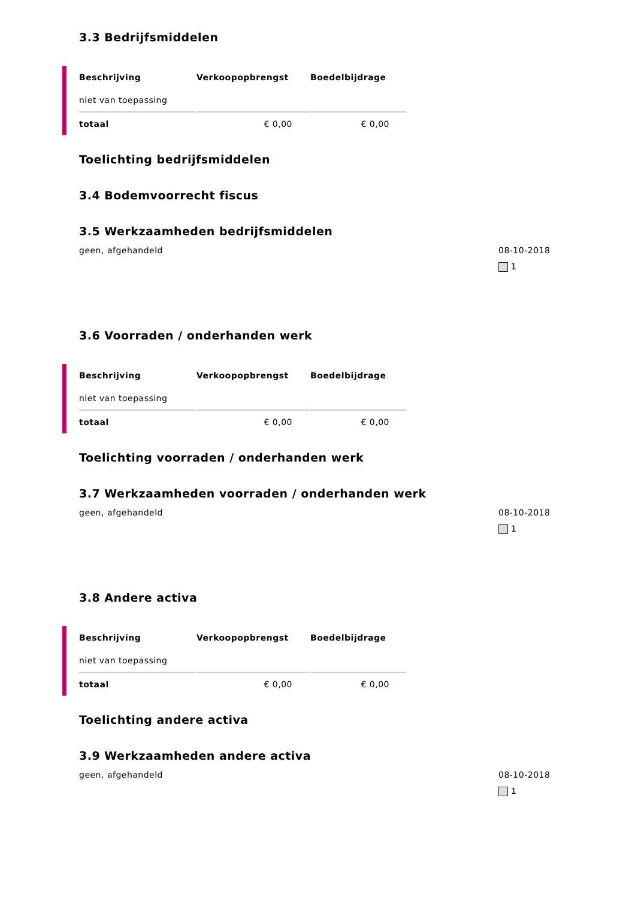3.3 Bedrijfsmiddelen
| Beschrijving | Verkoopopbrengst | Boedelbijdrage |
| --- | --- | --- |
| niet van toepassing | | |
| totaal | € 0,00 | € 0,00 |
Toelichting bedrijfsmiddelen
3.4 Bodemvoorrecht fiscus
3.5 Werkzaamheden bedrijfsmiddelen
geen, afgehandeld 08-10-2018
1
3.6 Voorraden / onderhanden werk
| Beschrijving | Verkoopopbrengst | Boedelbijdrage |
| --- | --- | --- |
| niet van toepassing | | |
| totaal | € 0,00 | € 0,00 |
Toelichting voorraden / onderhanden werk
3.7 Werkzaamheden voorraden / onderhanden werk
geen, afgehandeld 08-10-2018
1
3.8 Andere activa
| Beschrijving | Verkoopopbrengst | Boedelbijdrage |
| --- | --- | --- |
| niet van toepassing | | |
| totaal | € 0,00 | € 0,00 |
Toelichting andere activa
3.9 Werkzaamheden andere activa
geen, afgehandeld 08-10-2018
1